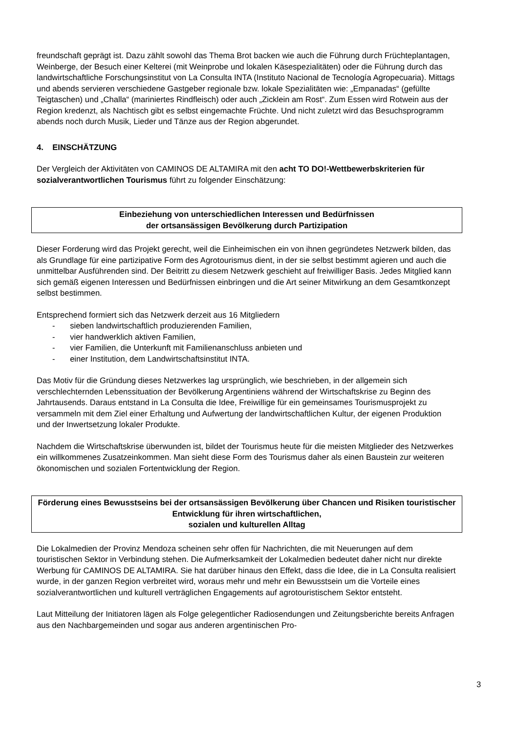freundschaft geprägt ist. Dazu zählt sowohl das Thema Brot backen wie auch die Führung durch Früchteplantagen, Weinberge, der Besuch einer Kelterei (mit Weinprobe und lokalen Käsespezialitäten) oder die Führung durch das landwirtschaftliche Forschungsinstitut von La Consulta INTA (Instituto Nacional de Tecnología Agropecuaria). Mittags und abends servieren verschiedene Gastgeber regionale bzw. lokale Spezialitäten wie: „Empanadas“ (gefüllte Teigtaschen) und „Challa“ (mariniertes Rindfleisch) oder auch „Zicklein am Rost“. Zum Essen wird Rotwein aus der Region kredenzt, als Nachtisch gibt es selbst eingemachte Früchte. Und nicht zuletzt wird das Besuchsprogramm abends noch durch Musik, Lieder und Tänze aus der Region abgerundet.
4. EINSCHÄTZUNG
Der Vergleich der Aktivitäten von CAMINOS DE ALTAMIRA mit den acht TO DO!-Wettbewerbskriterien für sozialverantwortlichen Tourismus führt zu folgender Einschätzung:
Einbeziehung von unterschiedlichen Interessen und Bedürfnissen
der ortsansässigen Bevölkerung durch Partizipation
Dieser Forderung wird das Projekt gerecht, weil die Einheimischen ein von ihnen gegründetes Netzwerk bilden, das als Grundlage für eine partizipative Form des Agrotourismus dient, in der sie selbst bestimmt agieren und auch die unmittelbar Ausführenden sind. Der Beitritt zu diesem Netzwerk geschieht auf freiwilliger Basis. Jedes Mitglied kann sich gemäß eigenen Interessen und Bedürfnissen einbringen und die Art seiner Mitwirkung an dem Gesamtkonzept selbst bestimmen.
Entsprechend formiert sich das Netzwerk derzeit aus 16 Mitgliedern
- sieben landwirtschaftlich produzierenden Familien,
- vier handwerklich aktiven Familien,
- vier Familien, die Unterkunft mit Familienanschluss anbieten und
- einer Institution, dem Landwirtschaftsinstitut INTA.
Das Motiv für die Gründung dieses Netzwerkes lag ursprünglich, wie beschrieben, in der allgemein sich verschlechternden Lebenssituation der Bevölkerung Argentiniens während der Wirtschaftskrise zu Beginn des Jahrtausends. Daraus entstand in La Consulta die Idee, Freiwillige für ein gemeinsames Tourismusprojekt zu versammeln mit dem Ziel einer Erhaltung und Aufwertung der landwirtschaftlichen Kultur, der eigenen Produktion und der Inwertsetzung lokaler Produkte.
Nachdem die Wirtschaftskrise überwunden ist, bildet der Tourismus heute für die meisten Mitglieder des Netzwerkes ein willkommenes Zusatzeinkommen. Man sieht diese Form des Tourismus daher als einen Baustein zur weiteren ökonomischen und sozialen Fortentwicklung der Region.
Förderung eines Bewusstseins bei der ortsansässigen Bevölkerung über Chancen und Risiken touristischer Entwicklung für ihren wirtschaftlichen,
sozialen und kulturellen Alltag
Die Lokalmedien der Provinz Mendoza scheinen sehr offen für Nachrichten, die mit Neuerungen auf dem touristischen Sektor in Verbindung stehen. Die Aufmerksamkeit der Lokalmedien bedeutet daher nicht nur direkte Werbung für CAMINOS DE ALTAMIRA. Sie hat darüber hinaus den Effekt, dass die Idee, die in La Consulta realisiert wurde, in der ganzen Region verbreitet wird, woraus mehr und mehr ein Bewusstsein um die Vorteile eines sozialverantwortlichen und kulturell verträglichen Engagements auf agrotouristischem Sektor entsteht.
Laut Mitteilung der Initiatoren lägen als Folge gelegentlicher Radiosendungen und Zeitungsberichte bereits Anfragen aus den Nachbargemeinden und sogar aus anderen argentinischen Pro-
3